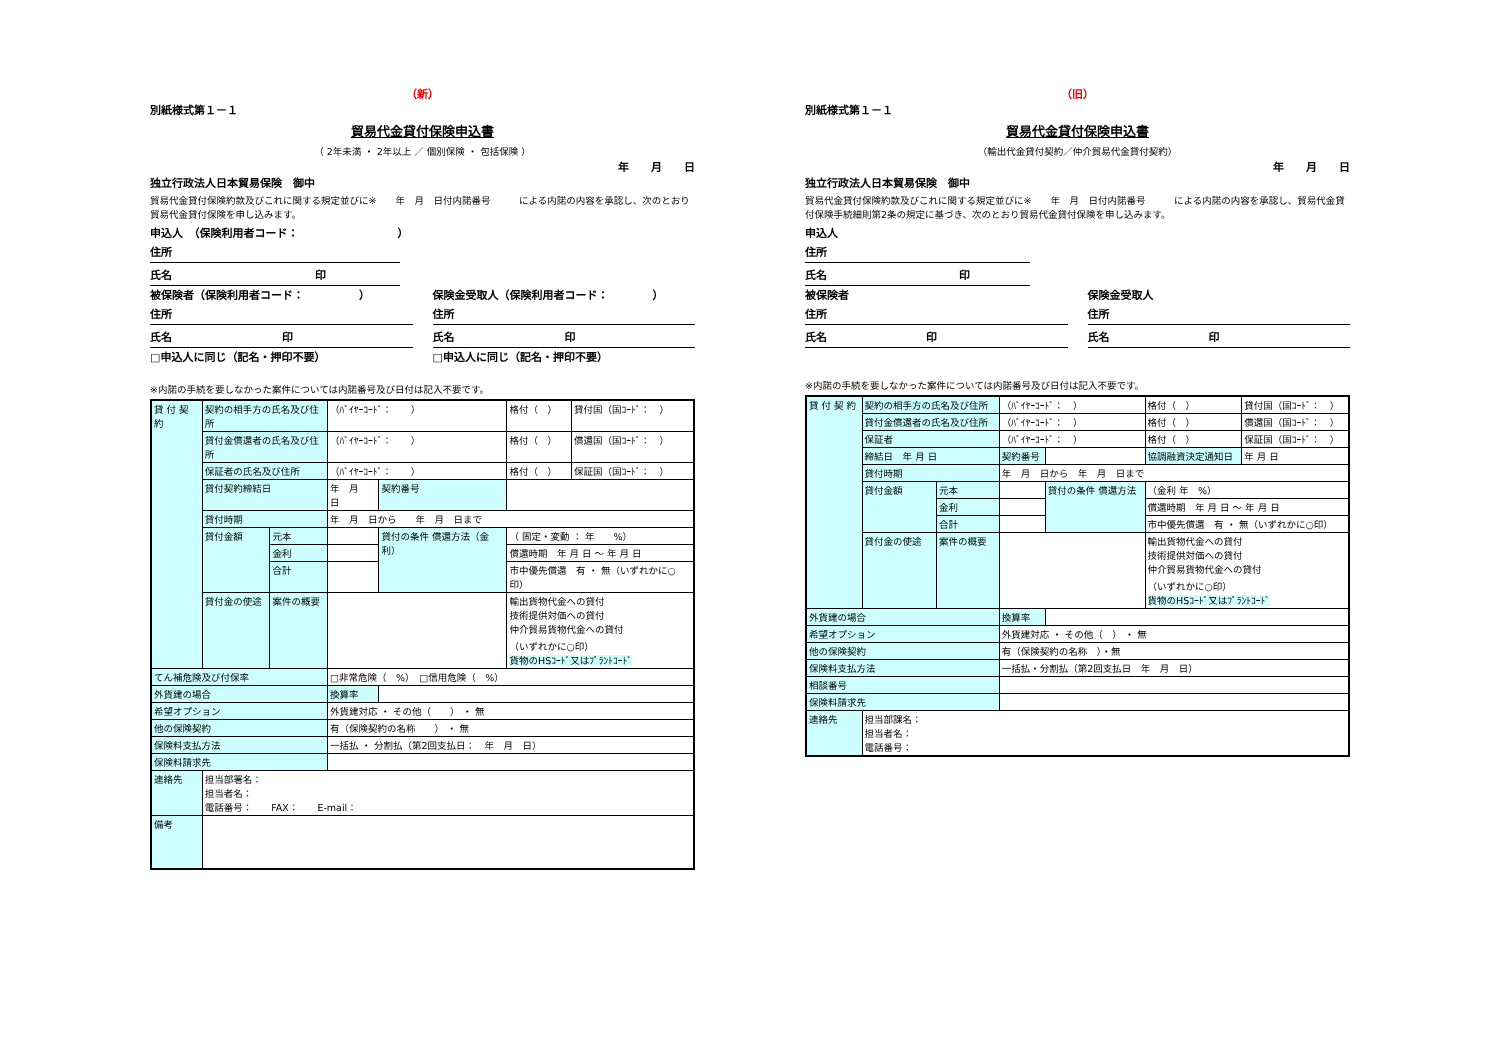（新）
別紙様式第１－１
貿易代金貸付保険申込書
（ 2年未満 ・ 2年以上 ／ 個別保険 ・ 包括保険 ）
年　　月　　日
独立行政法人日本貿易保険　御中
貿易代金貸付保険約款及びこれに関する規定並びに※　　年　月　日付内諾番号　　　による内諾の内容を承認し、次のとおり貿易代金貸付保険を申し込みます。
申込人　（保険利用者コード：　　　　　　　　　）
住所
氏名　　　　　　　　　　　　　印
被保険者（保険利用者コード：　　　　　）
住所
氏名　　　　　　　　　　印
□申込人に同じ（記名・押印不要）
保険金受取人（保険利用者コード：　　　　）
住所
氏名　　　　　　　　　　印
□申込人に同じ（記名・押印不要）
※内諾の手続を要しなかった案件については内諾番号及び日付は記入不要です。
| 貸 付 契 約 | 契約の相手方の氏名及び住所 | | （ﾊﾞｲﾔｰｺｰﾄﾞ： ） | | 格付（ ） | 貸付国（国ｺｰﾄﾞ： ） |
| | 貸付金償還者の氏名及び住所 | | （ﾊﾞｲﾔｰｺｰﾄﾞ： ） | | 格付（ ） | 償還国（国ｺｰﾄﾞ： ） |
| | 保証者の氏名及び住所 | | （ﾊﾞｲﾔｰｺｰﾄﾞ： ） | | 格付（ ） | 保証国（国ｺｰﾄﾞ： ） |
| | 貸付契約締結日 | | 年 月 日 | 契約番号 | | |
| | 貸付時期 | | 年 月 日から 年 月 日まで | | | |
| | 貸付金額 | 元本 | | 貸付の条件 償還方法（金利） | （ 固定・変動 ： 年 %） | |
| | | 金利 | | | 償還時期 年 月 日 ～ 年 月 日 | |
| | | 合計 | | | 市中優先償還 有 ・ 無（いずれかに○印） | |
| | 貸付金の使途 | 案件の概要 | | | 輸出貨物代金への貸付 技術提供対価への貸付 仲介貿易貨物代金への貸付 （いずれかに○印） 貨物のHSｺｰﾄﾞ又はﾌﾟﾗﾝﾄｺｰﾄﾞ | |
| てん補危険及び付保率 | | | □非常危険（ %） □信用危険（ %） | | | |
| 外貨建の場合 | | | 換算率 | | | |
| 希望オプション | | | 外貨建対応 ・ その他（ ） ・ 無 | | | |
| 他の保険契約 | | | 有（保険契約の名称 ） ・ 無 | | | |
| 保険料支払方法 | | | 一括払 ・ 分割払（第2回支払日： 年 月 日） | | | |
| 保険料請求先 | | | | | | |
| 連絡先 | 担当部署名： 担当者名： 電話番号： FAX： E-mail： | | | | | |
| 備考 | | | | | | |
（旧）
別紙様式第１－１
貿易代金貸付保険申込書
（輸出代金貸付契約／仲介貿易代金貸付契約）
年　　月　　日
独立行政法人日本貿易保険　御中
貿易代金貸付保険約款及びこれに関する規定並びに※　　年　月　日付内諾番号　　　による内諾の内容を承認し、貿易代金貸付保険手続細則第2条の規定に基づき、次のとおり貿易代金貸付保険を申し込みます。
申込人
住所
氏名　　　　　　　　　　　　印
被保険者
住所
氏名　　　　　　　　　印
保険金受取人
住所
氏名　　　　　　　　　印
※内諾の手続を要しなかった案件については内諾番号及び日付は記入不要です。
| 貸 付 契 約 | 契約の相手方の氏名及び住所 | | （ﾊﾞｲﾔｰｺｰﾄﾞ： ） | | 格付（ ） | 貸付国（国ｺｰﾄﾞ： ） |
| | 貸付金償還者の氏名及び住所 | | （ﾊﾞｲﾔｰｺｰﾄﾞ： ） | | 格付（ ） | 償還国（国ｺｰﾄﾞ： ） |
| | 保証者 | | （ﾊﾞｲﾔｰｺｰﾄﾞ： ） | | 格付（ ） | 保証国（国ｺｰﾄﾞ： ） |
| | 締結日 年 月 日 | | 契約番号 | | 協調融資決定通知日 | 年 月 日 |
| | 貸付時期 | | 年 月 日から 年 月 日まで | | | |
| | 貸付金額 | 元本 | | 貸付の条件 償還方法 | （金利 年 %） | |
| | | 金利 | | | 償還時期 年 月 日 ～ 年 月 日 | |
| | | 合計 | | | 市中優先償還 有 ・ 無（いずれかに○印） | |
| | 貸付金の使途 | 案件の概要 | | | 輸出貨物代金への貸付 技術提供対価への貸付 仲介貿易貨物代金への貸付 （いずれかに○印） 貨物のHSｺｰﾄﾞ又はﾌﾟﾗﾝﾄｺｰﾄﾞ | |
| 外貨建の場合 | | | 換算率 | | | |
| 希望オプション | | | 外貨建対応 ・ その他（ ） ・ 無 | | | |
| 他の保険契約 | | | 有（保険契約の名称 ）・無 | | | |
| 保険料支払方法 | | | 一括払・分割払（第2回支払日 年 月 日） | | | |
| 相談番号 | | | | | | |
| 保険料請求先 | | | | | | |
| 連絡先 | 担当部課名： 担当者名： 電話番号： | | | | | |